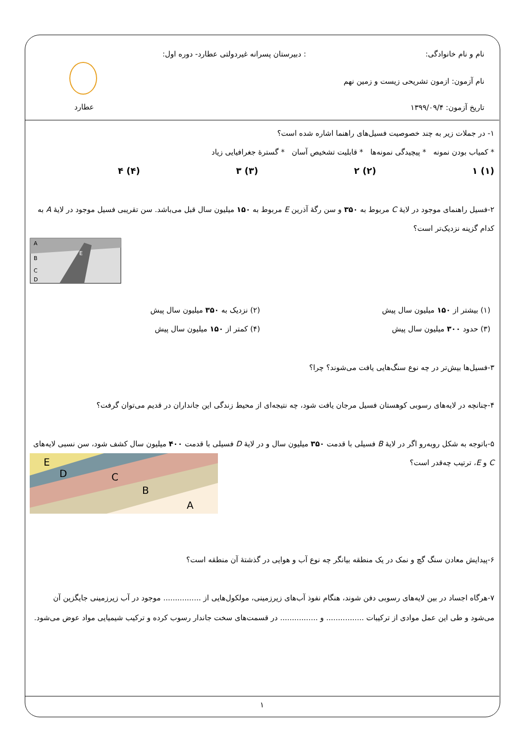نام و نام خانوادگی:
: دبیرستان پسرانه غیردولتی عطارد- دوره اول:
نام آزمون: ازمون تشریحی زیست و زمین نهم
تاریخ آزمون: ۱۳۹۹/۰۹/۴ عطارد
۱- در جملات زیر به چند خصوصیت فسیل‌های راهنما اشاره شده است؟
* کمیاب بودن نمونه * پیچیدگی نمونه‌ها * قابلیت تشخیص آسان * گسترهٔ جغرافیایی زیاد
(۱) ۱ (۲) ۲ (۳) ۳ (۴) ۴
۲-فسیل راهنمای موجود در لایهٔ C مربوط به ۳۵۰ و سن رگهٔ آذرین E مربوط به ۱۵۰ میلیون سال قبل می‌باشد. سن تقریبی فسیل موجود در لایهٔ A به کدام گزینه نزدیک‌تر است؟
A
B
C
D
E
(۱) بیشتر از ۱۵۰ میلیون سال پیش
(۲) نزدیک به ۳۵۰ میلیون سال پیش
(۳) حدود ۳۰۰ میلیون سال پیش
(۴) کمتر از ۱۵۰ میلیون سال پیش
۳-فسیل‌ها بیش‌تر در چه نوع سنگ‌هایی یافت می‌شوند؟ چرا؟
۴-چنانچه در لایه‌های رسوبی کوهستان فسیل مرجان یافت شود، چه نتیجه‌ای از محیط زندگی این جانداران در قدیم می‌توان گرفت؟
۵-باتوجه به شکل روبه‌رو اگر در لایهٔ B فسیلی با قدمت ۳۵۰ میلیون سال و در لایهٔ D فسیلی با قدمت ۴۰۰ میلیون سال کشف شود، سن نسبی لایه‌های C و E، ترتیب چه‌قدر است؟
E
D
C
B
A
۶-پیدایش معادن سنگ گچ و نمک در یک منطقه بیانگر چه نوع آب و هوایی در گذشتهٔ آن منطقه است؟
۷-هرگاه اجساد در بین لایه‌های رسوبی دفن شوند، هنگام نفوذ آب‌های زیرزمینی، مولکول‌هایی از ................ موجود در آب زیرزمینی جایگزین آن می‌شود و طی این عمل موادی از ترکیبات ................ و ................ در قسمت‌های سخت جاندار رسوب کرده و ترکیب شیمیایی مواد عوض می‌شود.
۱